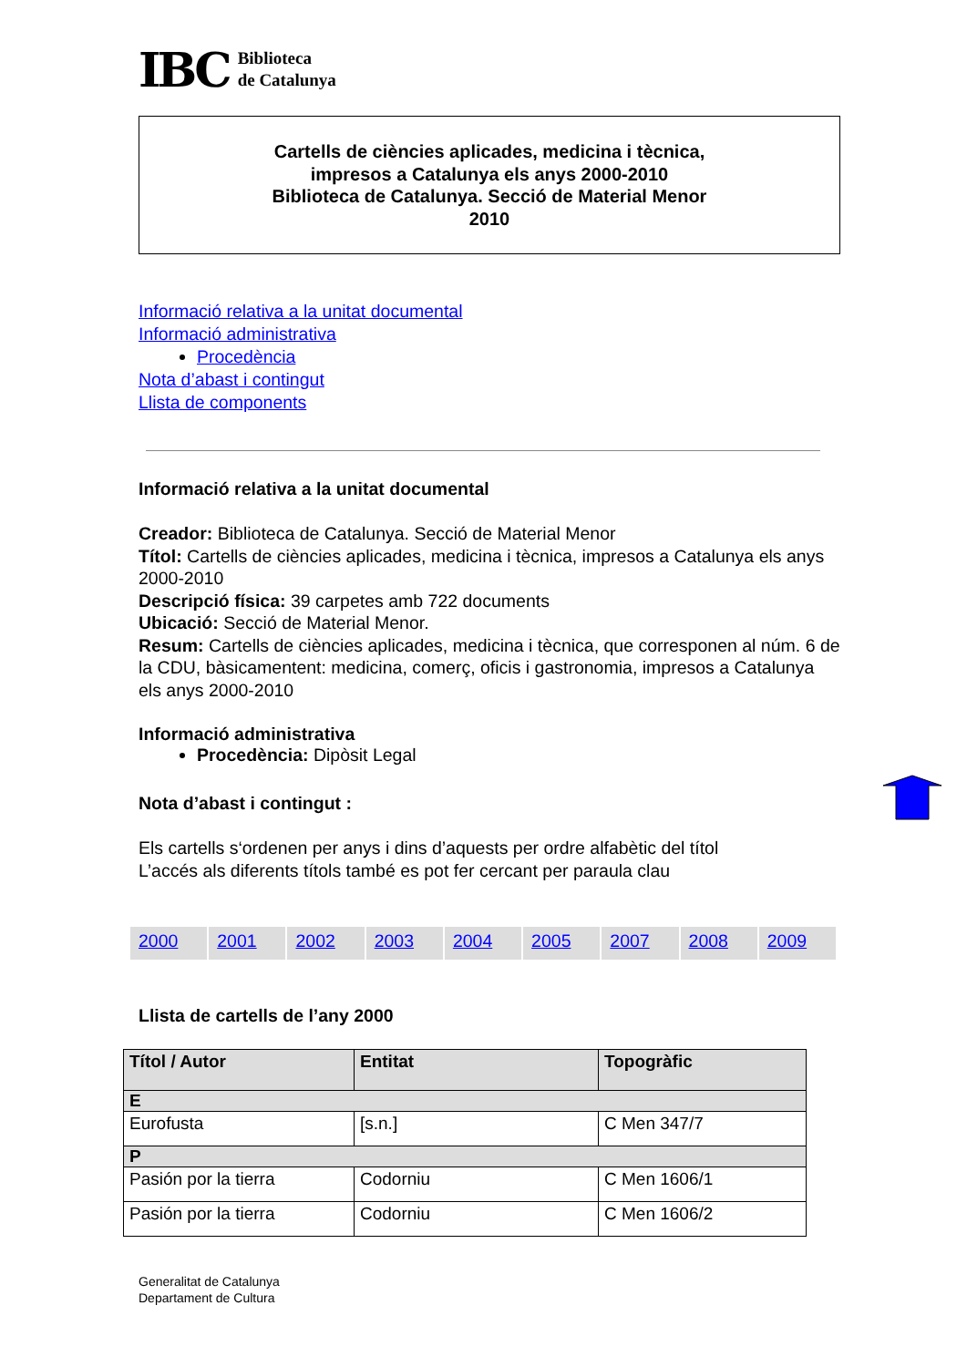IBC Biblioteca
de Catalunya
Cartells de ciències aplicades, medicina i tècnica,
impresos a Catalunya els anys 2000-2010
Biblioteca de Catalunya. Secció de Material Menor
2010
Informació relativa a la unitat documental
Informació administrativa
Procedència
Nota d’abast i contingut
Llista de components
Informació relativa a la unitat documental
Creador: Biblioteca de Catalunya. Secció de Material Menor
Títol: Cartells de ciències aplicades, medicina i tècnica, impresos a Catalunya els anys 2000-2010
Descripció física: 39 carpetes amb 722 documents
Ubicació: Secció de Material Menor.
Resum: Cartells de ciències aplicades, medicina i tècnica, que corresponen al núm. 6 de la CDU, bàsicamentent: medicina, comerç, oficis i gastronomia, impresos a Catalunya els anys 2000-2010
Informació administrativa
Procedència: Dipòsit Legal
Nota d’abast i contingut :
Els cartells s‘ordenen per anys i dins d’aquests per ordre alfabètic del títol
L’accés als diferents títols també es pot fer cercant per paraula clau
2000 2001 2002 2003 2004 2005 2007 2008 2009
Llista de cartells de l’any 2000
| Títol / Autor | Entitat | Topogràfic |
| --- | --- | --- |
| E | | |
| Eurofusta | [s.n.] | C Men 347/7 |
| P | | |
| Pasión por la tierra | Codorniu | C Men 1606/1 |
| Pasión por la tierra | Codorniu | C Men 1606/2 |
Generalitat de Catalunya
Departament de Cultura